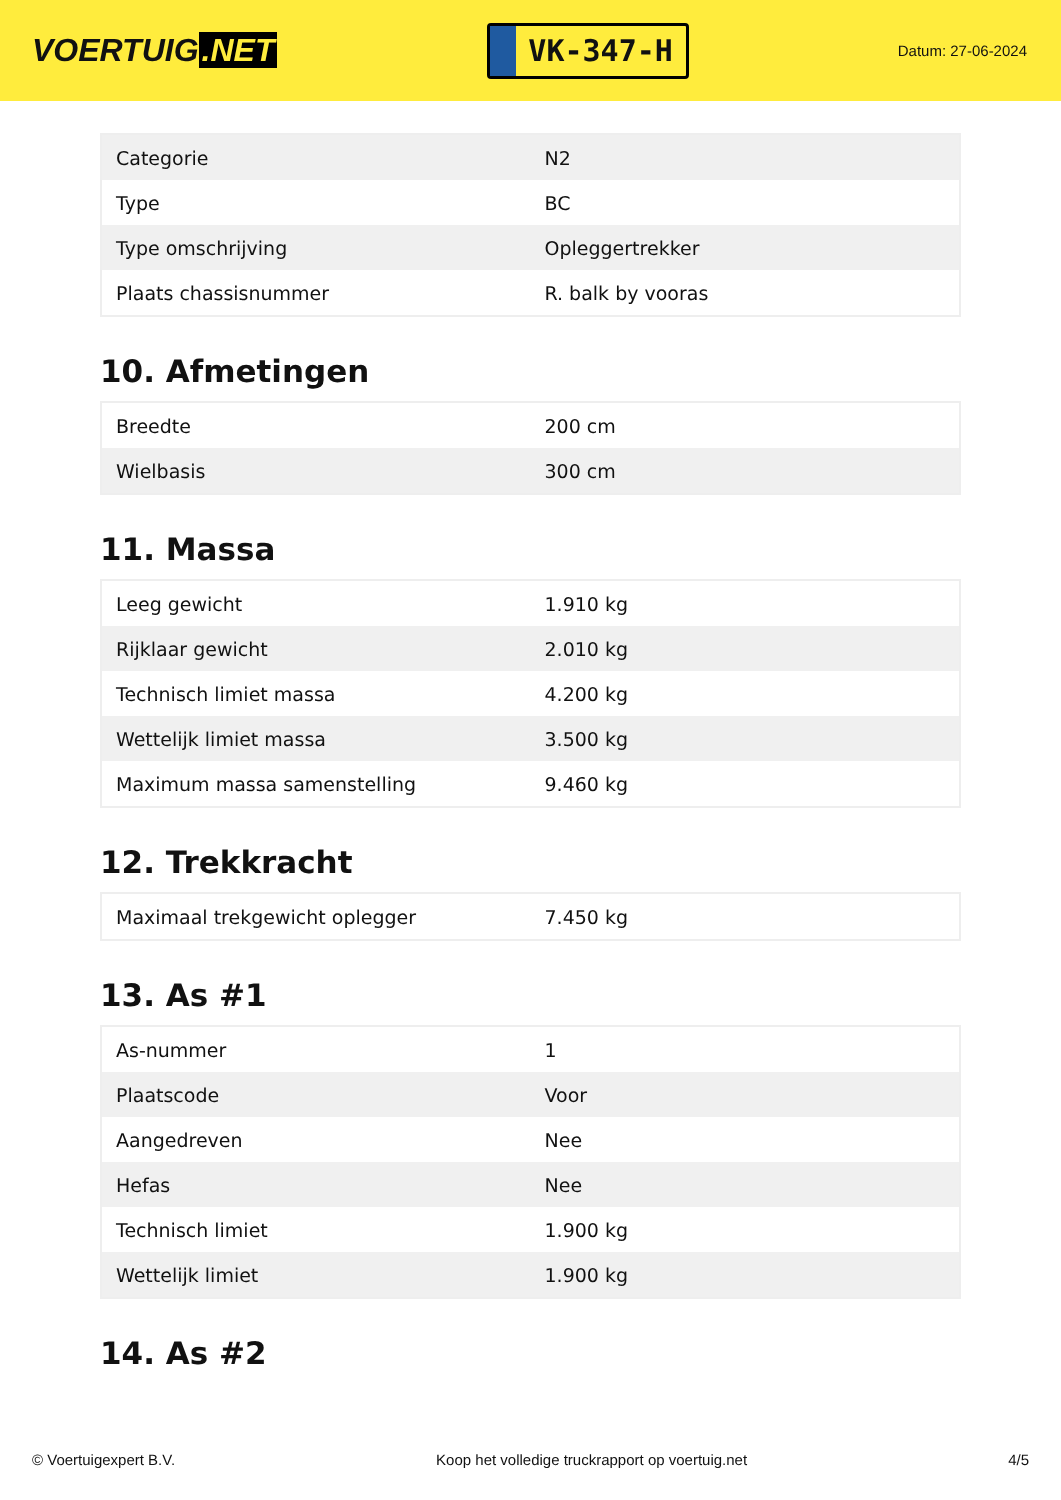VOERTUIG.NET
VK-347-H
Datum: 27-06-2024
| Categorie | N2 |
| Type | BC |
| Type omschrijving | Opleggertrekker |
| Plaats chassisnummer | R. balk by vooras |
10. Afmetingen
| Breedte | 200 cm |
| Wielbasis | 300 cm |
11. Massa
| Leeg gewicht | 1.910 kg |
| Rijklaar gewicht | 2.010 kg |
| Technisch limiet massa | 4.200 kg |
| Wettelijk limiet massa | 3.500 kg |
| Maximum massa samenstelling | 9.460 kg |
12. Trekkracht
| Maximaal trekgewicht oplegger | 7.450 kg |
13. As #1
| As-nummer | 1 |
| Plaatscode | Voor |
| Aangedreven | Nee |
| Hefas | Nee |
| Technisch limiet | 1.900 kg |
| Wettelijk limiet | 1.900 kg |
14. As #2
© Voertuigexpert B.V. Koop het volledige truckrapport op voertuig.net 4/5